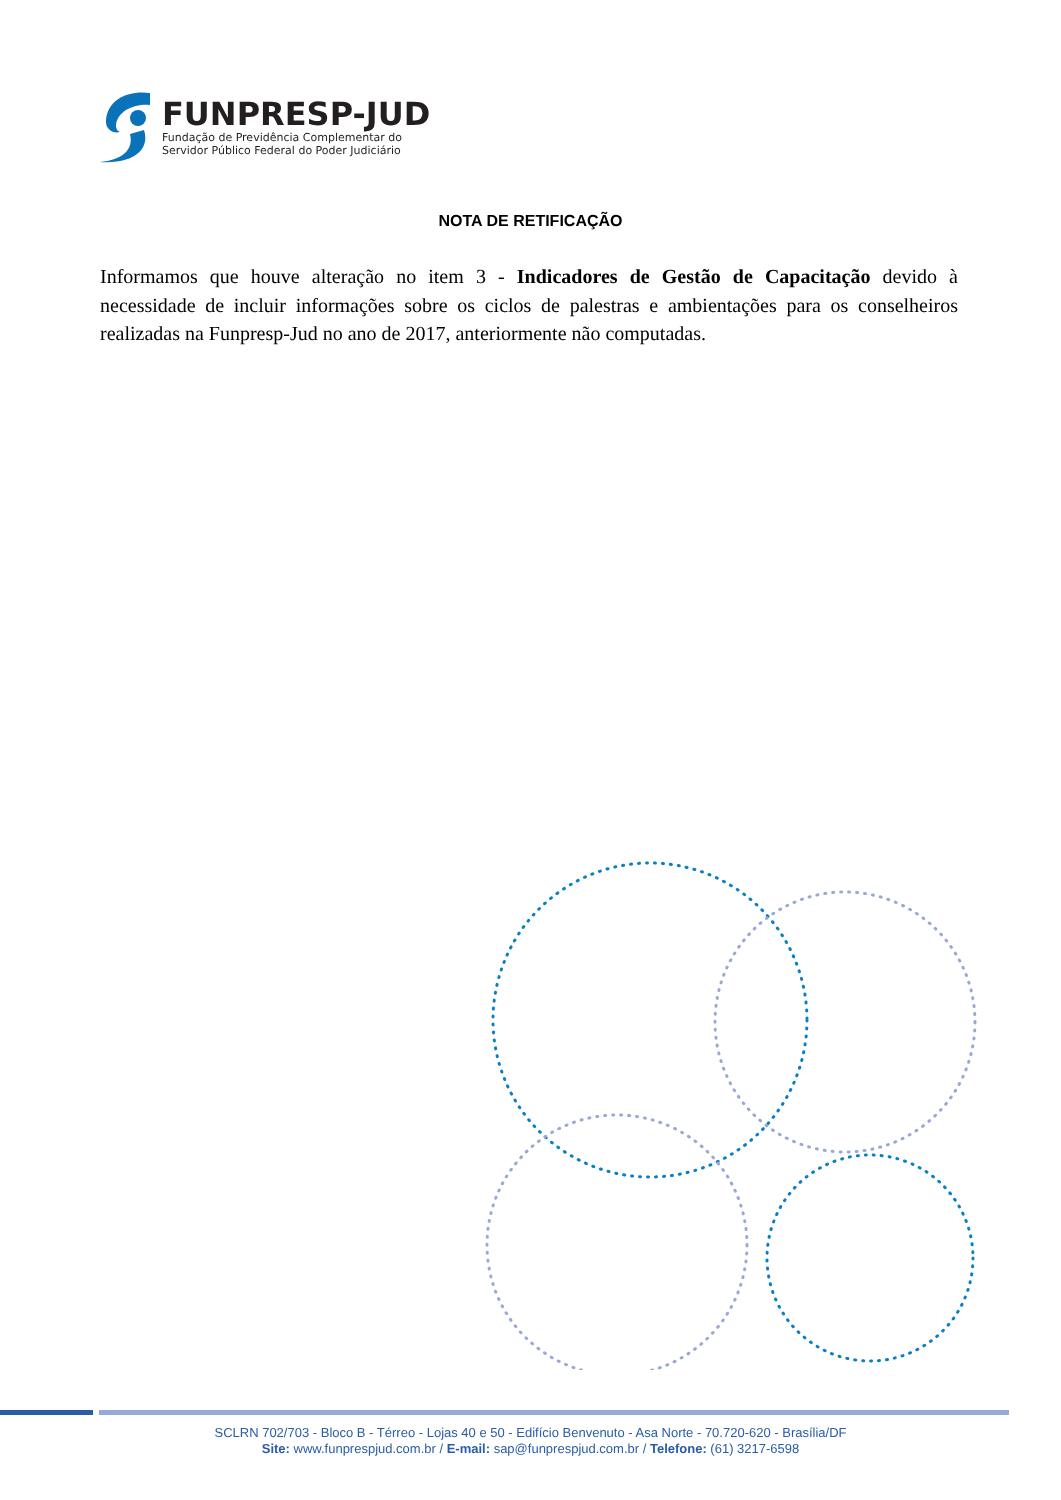FUNPRESP-JUD
Fundação de Previdência Complementar do
Servidor Público Federal do Poder Judiciário
NOTA DE RETIFICAÇÃO
Informamos que houve alteração no item 3 - Indicadores de Gestão de Capacitação devido à necessidade de incluir informações sobre os ciclos de palestras e ambientações para os conselheiros realizadas na Funpresp-Jud no ano de 2017, anteriormente não computadas.
SCLRN 702/703 - Bloco B - Térreo - Lojas 40 e 50 - Edifício Benvenuto - Asa Norte - 70.720-620 - Brasília/DF
Site: www.funprespjud.com.br / E-mail: sap@funprespjud.com.br / Telefone: (61) 3217-6598